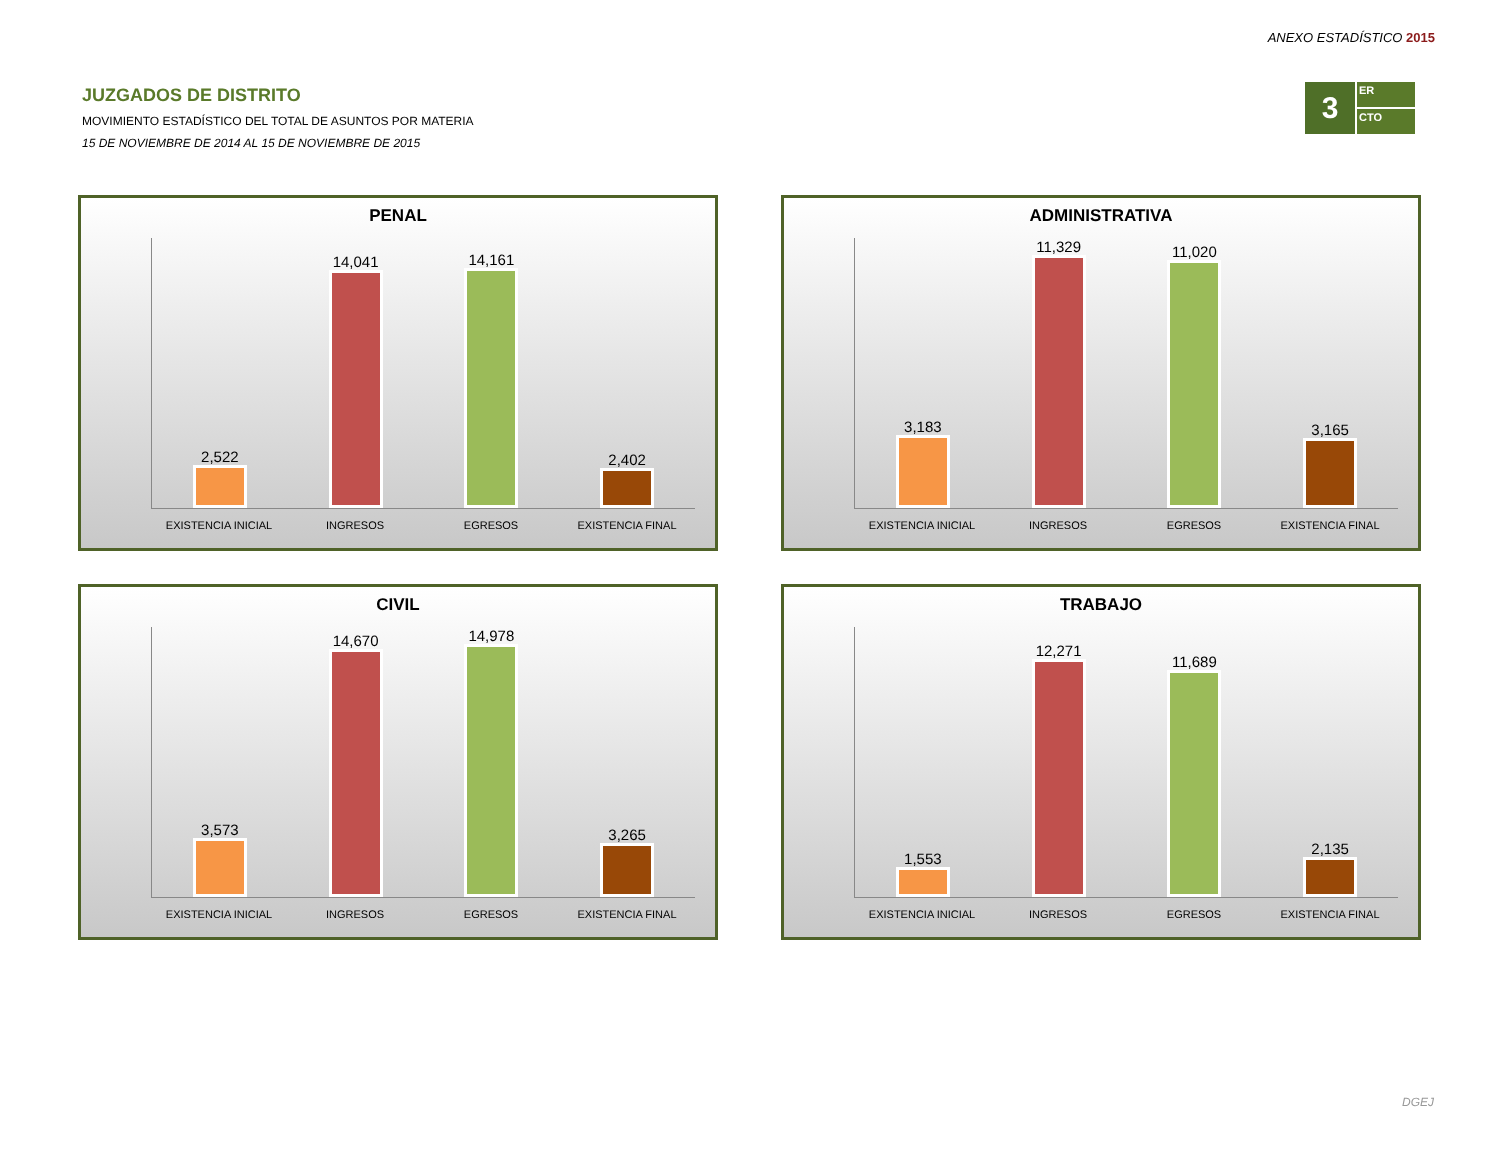ANEXO ESTADÍSTICO 2015
JUZGADOS DE DISTRITO
MOVIMIENTO ESTADÍSTICO DEL TOTAL DE ASUNTOS POR MATERIA
15 DE NOVIEMBRE DE 2014 AL 15 DE NOVIEMBRE DE 2015
3
ER
CTO
PENAL
2,522
14,041
14,161
2,402
EXISTENCIA INICIAL INGRESOS EGRESOS EXISTENCIA FINAL
ADMINISTRATIVA
3,183
11,329
11,020
3,165
EXISTENCIA INICIAL INGRESOS EGRESOS EXISTENCIA FINAL
CIVIL
3,573
14,670
14,978
3,265
EXISTENCIA INICIAL INGRESOS EGRESOS EXISTENCIA FINAL
TRABAJO
1,553
12,271
11,689
2,135
EXISTENCIA INICIAL INGRESOS EGRESOS EXISTENCIA FINAL
DGEJ